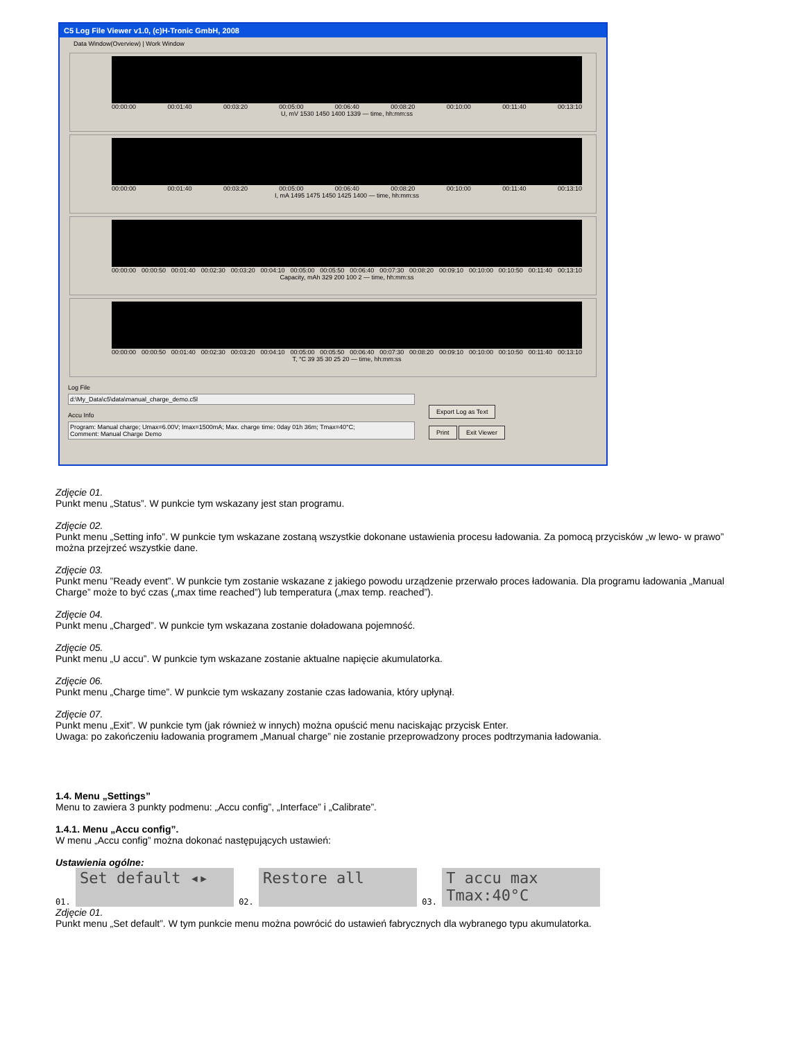C5 Log File Viewer v1.0, (c)H-Tronic GmbH, 2008
Data Window(Overview) | Work Window
00:00:00 00:01:40 00:03:20 00:05:00 00:06:40 00:08:20 00:10:00 00:11:40 00:13:10
U, mV 1530 1450 1400 1339 — time, hh:mm:ss
00:00:00 00:01:40 00:03:20 00:05:00 00:06:40 00:08:20 00:10:00 00:11:40 00:13:10
I, mA 1495 1475 1450 1425 1400 — time, hh:mm:ss
00:00:00 00:00:50 00:01:40 00:02:30 00:03:20 00:04:10 00:05:00 00:05:50 00:06:40 00:07:30 00:08:20 00:09:10 00:10:00 00:10:50 00:11:40 00:13:10
Capacity, mAh 329 200 100 2 — time, hh:mm:ss
00:00:00 00:00:50 00:01:40 00:02:30 00:03:20 00:04:10 00:05:00 00:05:50 00:06:40 00:07:30 00:08:20 00:09:10 00:10:00 00:10:50 00:11:40 00:13:10
T, °C 39 35 30 25 20 — time, hh:mm:ss
Log File
d:\My_Data\c5\data\manual_charge_demo.c5l
Accu Info
Program: Manual charge; Umax=6.00V; Imax=1500mA; Max. charge time: 0day 01h 36m; Tmax=40°C;
Comment: Manual Charge Demo
Export Log as Text
Print Exit Viewer
Zdjęcie 01.
Punkt menu „Status”. W punkcie tym wskazany jest stan programu.
Zdjęcie 02.
Punkt menu „Setting info”. W punkcie tym wskazane zostaną wszystkie dokonane ustawienia procesu ładowania. Za pomocą przycisków „w lewo- w prawo” można przejrzeć wszystkie dane.
Zdjęcie 03.
Punkt menu ”Ready event”. W punkcie tym zostanie wskazane z jakiego powodu urządzenie przerwało proces ładowania. Dla programu ładowania „Manual Charge” może to być czas („max time reached”) lub temperatura („max temp. reached”).
Zdjęcie 04.
Punkt menu „Charged”. W punkcie tym wskazana zostanie doładowana pojemność.
Zdjęcie 05.
Punkt menu „U accu”. W punkcie tym wskazane zostanie aktualne napięcie akumulatorka.
Zdjęcie 06.
Punkt menu „Charge time”. W punkcie tym wskazany zostanie czas ładowania, który upłynął.
Zdjęcie 07.
Punkt menu „Exit”. W punkcie tym (jak również w innych) można opuścić menu naciskając przycisk Enter.
Uwaga: po zakończeniu ładowania programem „Manual charge” nie zostanie przeprowadzony proces podtrzymania ładowania.
1.4. Menu „Settings”
Menu to zawiera 3 punkty podmenu: „Accu config”, „Interface” i „Calibrate”.
1.4.1. Menu „Accu config”.
W menu „Accu config” można dokonać następujących ustawień:
Ustawienia ogólne:
01. Set default ◂▸ 02. Restore all 03. T accu max
Tmax:40°C
Zdjęcie 01.
Punkt menu „Set default”. W tym punkcie menu można powrócić do ustawień fabrycznych dla wybranego typu akumulatorka.